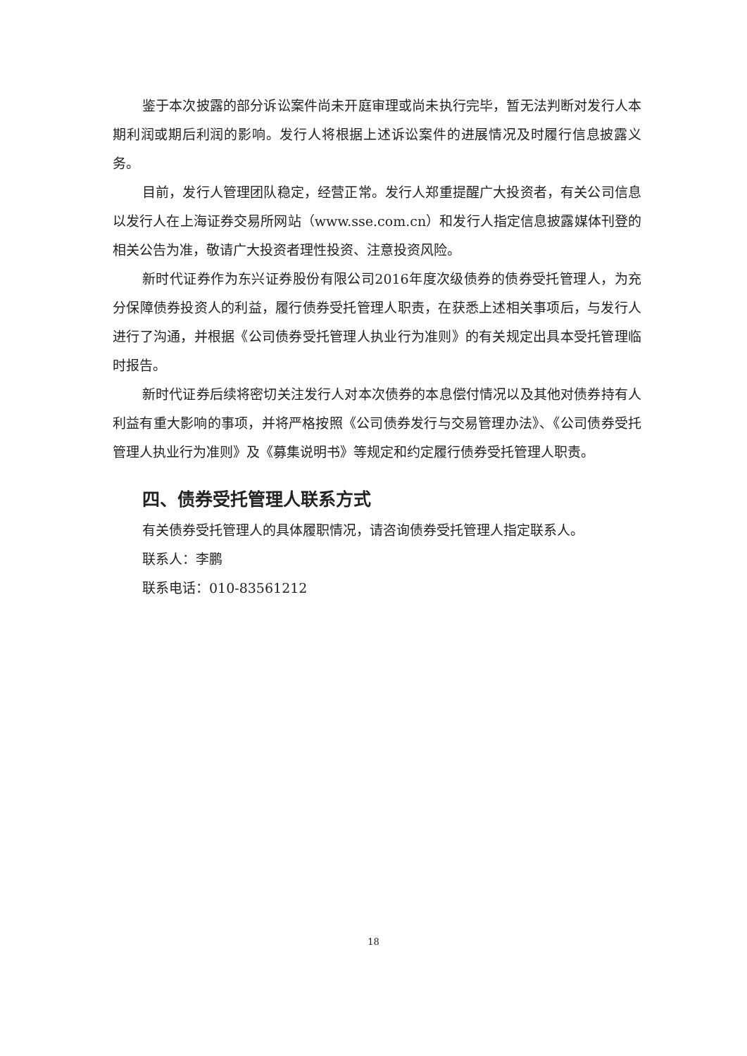鉴于本次披露的部分诉讼案件尚未开庭审理或尚未执行完毕，暂无法判断对发行人本期利润或期后利润的影响。发行人将根据上述诉讼案件的进展情况及时履行信息披露义务。
目前，发行人管理团队稳定，经营正常。发行人郑重提醒广大投资者，有关公司信息以发行人在上海证券交易所网站（www.sse.com.cn）和发行人指定信息披露媒体刊登的相关公告为准，敬请广大投资者理性投资、注意投资风险。
新时代证券作为东兴证券股份有限公司2016年度次级债券的债券受托管理人，为充分保障债券投资人的利益，履行债券受托管理人职责，在获悉上述相关事项后，与发行人进行了沟通，并根据《公司债券受托管理人执业行为准则》的有关规定出具本受托管理临时报告。
新时代证券后续将密切关注发行人对本次债券的本息偿付情况以及其他对债券持有人利益有重大影响的事项，并将严格按照《公司债券发行与交易管理办法》、《公司债券受托管理人执业行为准则》及《募集说明书》等规定和约定履行债券受托管理人职责。
四、债券受托管理人联系方式
有关债券受托管理人的具体履职情况，请咨询债券受托管理人指定联系人。
联系人：李鹏
联系电话：010-83561212
18